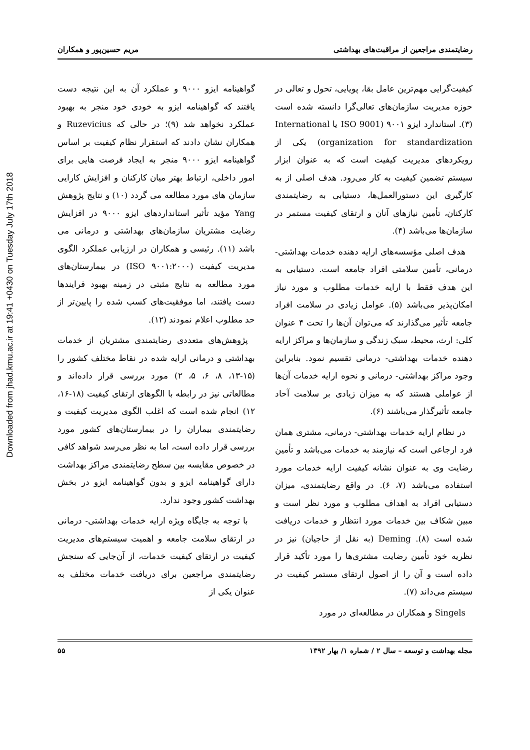Downloaded from jhad.kmu.ac.ir at 19:41 +0430 on Tuesday July 17th 2018
رضایتمندی مراجعین از مراقبت‌های بهداشتی مریم حسین‌پور و همکاران
کیفیت‌گرایی مهم‌ترین عامل بقا، پویایی، تحول و تعالی در حوزه مدیریت سازمان‌های تعالی‌گرا دانسته شده است (۳). استاندارد ایزو ۹۰۰۱ (ISO 9001 یا International organization for standardization) یکی از رویکردهای مدیریت کیفیت است که به عنوان ابزار سیستم تضمین کیفیت به کار می‌رود. هدف اصلی از به کارگیری این دستورالعمل‌ها، دستیابی به رضایتمندی کارکنان، تأمین نیازهای آنان و ارتقای کیفیت مستمر در سازمان‌ها می‌باشد (۴).
هدف اصلی مؤسسه‌های ارایه دهنده خدمات بهداشتی- درمانی، تأمین سلامتی افراد جامعه است. دستیابی به این هدف فقط با ارایه خدمات مطلوب و مورد نیاز امکان‌پذیر می‌باشد (۵). عوامل زیادی در سلامت افراد جامعه تأثیر می‌گذارند که می‌توان آن‌ها را تحت ۴ عنوان کلی: ارث، محیط، سبک زندگی و سازمان‌ها و مراکز ارایه دهنده خدمات بهداشتی- درمانی تقسیم نمود. بنابراین وجود مراکز بهداشتی- درمانی و نحوه ارایه خدمات آن‌ها از عواملی هستند که به میزان زیادی بر سلامت آحاد جامعه تأثیرگذار می‌باشند (۶).
در نظام ارایه خدمات بهداشتی- درمانی، مشتری همان فرد ارجاعی است که نیازمند به خدمات می‌باشد و تأمین رضایت وی به عنوان نشانه کیفیت ارایه خدمات مورد استفاده می‌باشد (۷، ۶). در واقع رضایتمندی، میزان دستیابی افراد به اهداف مطلوب و مورد نظر است و مبین شکاف بین خدمات مورد انتظار و خدمات دریافت شده است (۸). Deming (به نقل از حاجیان) نیز در نظریه خود تأمین رضایت مشتری‌ها را مورد تأکید قرار داده است و آن را از اصول ارتقای مستمر کیفیت در سیستم می‌داند (۷).
Singels و همکاران در مطالعه‌ای در مورد
گواهینامه ایزو ۹۰۰۰ و عملکرد آن به این نتیجه دست یافتند که گواهینامه ایزو به خودی خود منجر به بهبود عملکرد نخواهد شد (۹)؛ در حالی که Ruzevicius و همکاران نشان دادند که استقرار نظام کیفیت بر اساس گواهینامه ایزو ۹۰۰۰ منجر به ایجاد فرصت هایی برای امور داخلی، ارتباط بهتر میان کارکنان و افزایش کارایی سازمان های مورد مطالعه می گردد (۱۰) و نتایج پژوهش Yang مؤید تأثیر استانداردهای ایزو ۹۰۰۰ در افزایش رضایت مشتریان سازمان‌های بهداشتی و درمانی می باشد (۱۱). رئیسی و همکاران در ارزیابی عملکرد الگوی مدیریت کیفیت (ISO ۹۰۰۱:۲۰۰۰) در بیمارستان‌های مورد مطالعه به نتایج مثبتی در زمینه بهبود فرایندها دست یافتند، اما موفقیت‌های کسب شده را پایین‌تر از حد مطلوب اعلام نمودند (۱۲).
پژوهش‌های متعددی رضایتمندی مشتریان از خدمات بهداشتی و درمانی ارایه شده در نقاط مختلف کشور را (۱۵-۱۳، ۸، ۶، ۵، ۲) مورد بررسی قرار داده‌اند و مطالعاتی نیز در رابطه با الگوهای ارتقای کیفیت (۱۸-۱۶، ۱۲) انجام شده است که اغلب الگوی مدیریت کیفیت و رضایتمندی بیماران را در بیمارستان‌های کشور مورد بررسی قرار داده است، اما به نظر می‌رسد شواهد کافی در خصوص مقایسه بین سطح رضایتمندی مراکز بهداشت دارای گواهینامه ایزو و بدون گواهینامه ایزو در بخش بهداشت کشور وجود ندارد.
با توجه به جایگاه ویژه ارایه خدمات بهداشتی- درمانی در ارتقای سلامت جامعه و اهمیت سیستم‌های مدیریت کیفیت در ارتقای کیفیت خدمات، از آن‌جایی که سنجش رضایتمندی مراجعین برای دریافت خدمات مختلف به عنوان یکی از
مجله بهداشت و توسعه – سال ۲ / شماره ۱/ بهار ۱۳۹۲ ۵۵